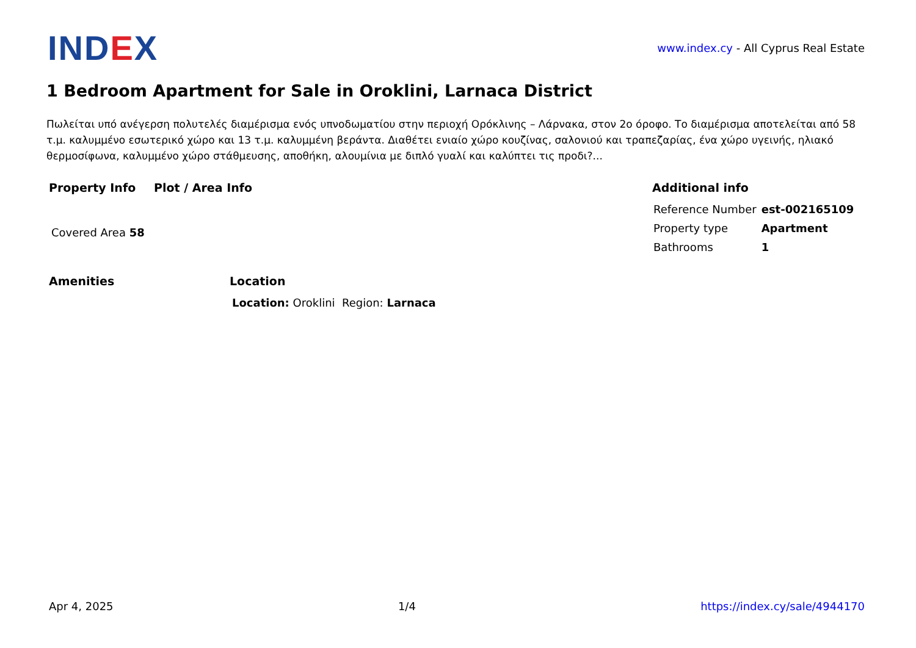INDEX
www.index.cy - All Cyprus Real Estate
1 Bedroom Apartment for Sale in Oroklini, Larnaca District
Πωλείται υπό ανέγερση πολυτελές διαμέρισμα ενός υπνοδωματίου στην περιοχή Ορόκλινης – Λάρνακα, στον 2ο όροφο. Το διαμέρισμα αποτελείται από 58 τ.μ. καλυμμένο εσωτερικό χώρο και 13 τ.μ. καλυμμένη βεράντα. Διαθέτει ενιαίο χώρο κουζίνας, σαλονιού και τραπεζαρίας, ένα χώρο υγεινής, ηλιακό θερμοσίφωνα, καλυμμένο χώρο στάθμευσης, αποθήκη, αλουμίνια με διπλό γυαλί και καλύπτει τις προδι?...
Property Info
Covered Area 58
Plot / Area Info Additional info
| Reference Number | est-002165109 |
| Property type | Apartment |
| Bathrooms | 1 |
Amenities Location
Location: Oroklini Region: Larnaca
Apr 4, 2025 1/4 https://index.cy/sale/4944170